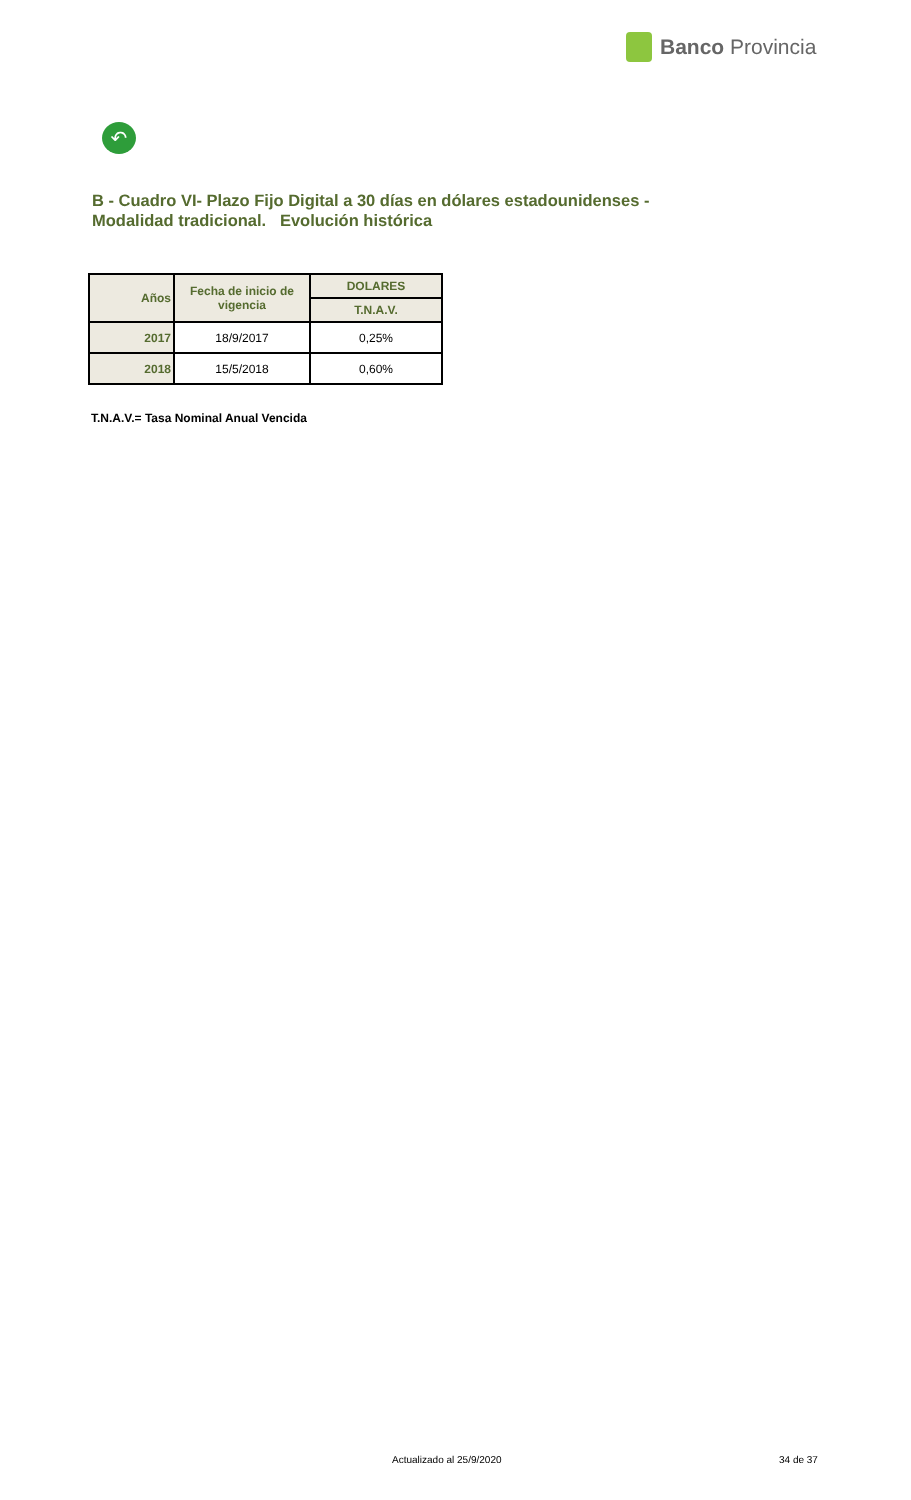Banco Provincia
↶
B - Cuadro VI- Plazo Fijo Digital a 30 días en dólares estadounidenses - Modalidad tradicional. Evolución histórica
| Años | Fecha de inicio de vigencia | DOLARES |
| --- | --- | --- |
| | | T.N.A.V. |
| 2017 | 18/9/2017 | 0,25% |
| 2018 | 15/5/2018 | 0,60% |
T.N.A.V.= Tasa Nominal Anual Vencida
Actualizado al 25/9/2020 34 de 37